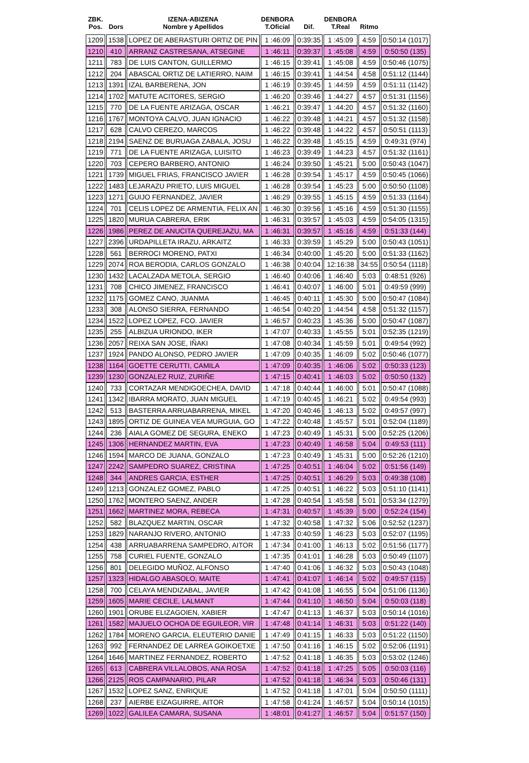| ZBK. Pos. | Dors | IZENA-ABIZENA Nombre y Apellidos | DENBORA T.Oficial | Dif. | DENBORA T.Real | Ritmo | |
| --- | --- | --- | --- | --- | --- | --- | --- |
| 1209 | 1538 | LOPEZ DE ABERASTURI ORTIZ DE PIN | 1 :46:09 | 0:39:35 | 1 :45:09 | 4:59 | 0:50:14 (1017) |
| 1210 | 410 | ARRANZ CASTRESANA, ATSEGINE | 1 :46:11 | 0:39:37 | 1 :45:08 | 4:59 | 0:50:50 (135) |
| 1211 | 783 | DE LUIS CANTON, GUILLERMO | 1 :46:15 | 0:39:41 | 1 :45:08 | 4:59 | 0:50:46 (1075) |
| 1212 | 204 | ABASCAL ORTIZ DE LATIERRO, NAIM | 1 :46:15 | 0:39:41 | 1 :44:54 | 4:58 | 0:51:12 (1144) |
| 1213 | 1391 | IZAL BARBERENA, JON | 1 :46:19 | 0:39:45 | 1 :44:59 | 4:59 | 0:51:11 (1142) |
| 1214 | 1702 | MATUTE ACITORES, SERGIO | 1 :46:20 | 0:39:46 | 1 :44:27 | 4:57 | 0:51:31 (1156) |
| 1215 | 770 | DE LA FUENTE ARIZAGA, OSCAR | 1 :46:21 | 0:39:47 | 1 :44:20 | 4:57 | 0:51:32 (1160) |
| 1216 | 1767 | MONTOYA CALVO, JUAN IGNACIO | 1 :46:22 | 0:39:48 | 1 :44:21 | 4:57 | 0:51:32 (1158) |
| 1217 | 628 | CALVO CEREZO, MARCOS | 1 :46:22 | 0:39:48 | 1 :44:22 | 4:57 | 0:50:51 (1113) |
| 1218 | 2194 | SAENZ DE BURUAGA ZABALA, JOSU | 1 :46:22 | 0:39:48 | 1 :45:15 | 4:59 | 0:49:31 (974) |
| 1219 | 771 | DE LA FUENTE ARIZAGA, LUISITO | 1 :46:23 | 0:39:49 | 1 :44:23 | 4:57 | 0:51:32 (1161) |
| 1220 | 703 | CEPERO BARBERO, ANTONIO | 1 :46:24 | 0:39:50 | 1 :45:21 | 5:00 | 0:50:43 (1047) |
| 1221 | 1739 | MIGUEL FRIAS, FRANCISCO JAVIER | 1 :46:28 | 0:39:54 | 1 :45:17 | 4:59 | 0:50:45 (1066) |
| 1222 | 1483 | LEJARAZU PRIETO, LUIS MIGUEL | 1 :46:28 | 0:39:54 | 1 :45:23 | 5:00 | 0:50:50 (1108) |
| 1223 | 1271 | GUIJO FERNANDEZ, JAVIER | 1 :46:29 | 0:39:55 | 1 :45:15 | 4:59 | 0:51:33 (1164) |
| 1224 | 701 | CELIS LOPEZ DE ARMENTIA, FELIX AN | 1 :46:30 | 0:39:56 | 1 :45:16 | 4:59 | 0:51:30 (1155) |
| 1225 | 1820 | MURUA CABRERA, ERIK | 1 :46:31 | 0:39:57 | 1 :45:03 | 4:59 | 0:54:05 (1315) |
| 1226 | 1986 | PEREZ DE ANUCITA QUEREJAZU, MA | 1 :46:31 | 0:39:57 | 1 :45:16 | 4:59 | 0:51:33 (144) |
| 1227 | 2396 | URDAPILLETA IRAZU, ARKAITZ | 1 :46:33 | 0:39:59 | 1 :45:29 | 5:00 | 0:50:43 (1051) |
| 1228 | 561 | BERROCI MORENO, PATXI | 1 :46:34 | 0:40:00 | 1 :45:20 | 5:00 | 0:51:33 (1162) |
| 1229 | 2074 | ROA BERODIA, CARLOS GONZALO | 1 :46:38 | 0:40:04 | 12:16:38 | 34:55 | 0:50:54 (1118) |
| 1230 | 1432 | LACALZADA METOLA, SERGIO | 1 :46:40 | 0:40:06 | 1 :46:40 | 5:03 | 0:48:51 (926) |
| 1231 | 708 | CHICO JIMENEZ, FRANCISCO | 1 :46:41 | 0:40:07 | 1 :46:00 | 5:01 | 0:49:59 (999) |
| 1232 | 1175 | GOMEZ CANO, JUANMA | 1 :46:45 | 0:40:11 | 1 :45:30 | 5:00 | 0:50:47 (1084) |
| 1233 | 308 | ALONSO SIERRA, FERNANDO | 1 :46:54 | 0:40:20 | 1 :44:54 | 4:58 | 0:51:32 (1157) |
| 1234 | 1522 | LOPEZ LOPEZ, FCO. JAVIER | 1 :46:57 | 0:40:23 | 1 :45:36 | 5:00 | 0:50:47 (1087) |
| 1235 | 255 | ALBIZUA URIONDO, IKER | 1 :47:07 | 0:40:33 | 1 :45:55 | 5:01 | 0:52:35 (1219) |
| 1236 | 2057 | REIXA SAN JOSE, IÑAKI | 1 :47:08 | 0:40:34 | 1 :45:59 | 5:01 | 0:49:54 (992) |
| 1237 | 1924 | PANDO ALONSO, PEDRO JAVIER | 1 :47:09 | 0:40:35 | 1 :46:09 | 5:02 | 0:50:46 (1077) |
| 1238 | 1164 | GOETTE CERUTTI, CAMILA | 1 :47:09 | 0:40:35 | 1 :46:06 | 5:02 | 0:50:33 (123) |
| 1239 | 1230 | GONZALEZ RUIZ, ZURIÑE | 1 :47:15 | 0:40:41 | 1 :46:03 | 5:02 | 0:50:50 (132) |
| 1240 | 733 | CORTAZAR MENDIGOECHEA, DAVID | 1 :47:18 | 0:40:44 | 1 :46:00 | 5:01 | 0:50:47 (1088) |
| 1241 | 1342 | IBARRA MORATO, JUAN MIGUEL | 1 :47:19 | 0:40:45 | 1 :46:21 | 5:02 | 0:49:54 (993) |
| 1242 | 513 | BASTERRA ARRUABARRENA, MIKEL | 1 :47:20 | 0:40:46 | 1 :46:13 | 5:02 | 0:49:57 (997) |
| 1243 | 1895 | ORTIZ DE GUINEA VEA MURGUIA, GO | 1 :47:22 | 0:40:48 | 1 :45:57 | 5:01 | 0:52:04 (1189) |
| 1244 | 236 | AIALA GOMEZ DE SEGURA, ENEKO | 1 :47:23 | 0:40:49 | 1 :45:31 | 5:00 | 0:52:25 (1206) |
| 1245 | 1306 | HERNANDEZ MARTIN, EVA | 1 :47:23 | 0:40:49 | 1 :46:58 | 5:04 | 0:49:53 (111) |
| 1246 | 1594 | MARCO DE JUANA, GONZALO | 1 :47:23 | 0:40:49 | 1 :45:31 | 5:00 | 0:52:26 (1210) |
| 1247 | 2242 | SAMPEDRO SUAREZ, CRISTINA | 1 :47:25 | 0:40:51 | 1 :46:04 | 5:02 | 0:51:56 (149) |
| 1248 | 344 | ANDRES GARCIA, ESTHER | 1 :47:25 | 0:40:51 | 1 :46:29 | 5:03 | 0:49:38 (108) |
| 1249 | 1213 | GONZALEZ GOMEZ, PABLO | 1 :47:25 | 0:40:51 | 1 :46:22 | 5:03 | 0:51:10 (1141) |
| 1250 | 1762 | MONTERO SAENZ, ANDER | 1 :47:28 | 0:40:54 | 1 :45:58 | 5:01 | 0:53:34 (1279) |
| 1251 | 1662 | MARTINEZ MORA, REBECA | 1 :47:31 | 0:40:57 | 1 :45:39 | 5:00 | 0:52:24 (154) |
| 1252 | 582 | BLAZQUEZ MARTIN, OSCAR | 1 :47:32 | 0:40:58 | 1 :47:32 | 5:06 | 0:52:52 (1237) |
| 1253 | 1829 | NARANJO RIVERO, ANTONIO | 1 :47:33 | 0:40:59 | 1 :46:23 | 5:03 | 0:52:07 (1195) |
| 1254 | 438 | ARRUABARRENA SAMPEDRO, AITOR | 1 :47:34 | 0:41:00 | 1 :46:13 | 5:02 | 0:51:56 (1177) |
| 1255 | 758 | CURIEL FUENTE, GONZALO | 1 :47:35 | 0:41:01 | 1 :46:28 | 5:03 | 0:50:49 (1107) |
| 1256 | 801 | DELEGIDO MUÑOZ, ALFONSO | 1 :47:40 | 0:41:06 | 1 :46:32 | 5:03 | 0:50:43 (1048) |
| 1257 | 1323 | HIDALGO ABASOLO, MAITE | 1 :47:41 | 0:41:07 | 1 :46:14 | 5:02 | 0:49:57 (115) |
| 1258 | 700 | CELAYA MENDIZABAL, JAVIER | 1 :47:42 | 0:41:08 | 1 :46:55 | 5:04 | 0:51:06 (1136) |
| 1259 | 1605 | MARIE CECILE, LALMANT | 1 :47:44 | 0:41:10 | 1 :46:50 | 5:04 | 0:50:03 (118) |
| 1260 | 1901 | ORUBE ELIZAGOIEN, XABIER | 1 :47:47 | 0:41:13 | 1 :46:37 | 5:03 | 0:50:14 (1016) |
| 1261 | 1582 | MAJUELO OCHOA DE EGUILEOR, VIR | 1 :47:48 | 0:41:14 | 1 :46:31 | 5:03 | 0:51:22 (140) |
| 1262 | 1784 | MORENO GARCIA, ELEUTERIO DANIE | 1 :47:49 | 0:41:15 | 1 :46:33 | 5:03 | 0:51:22 (1150) |
| 1263 | 992 | FERNANDEZ DE LARREA GOIKOETXE | 1 :47:50 | 0:41:16 | 1 :46:15 | 5:02 | 0:52:06 (1191) |
| 1264 | 1646 | MARTINEZ FERNANDEZ, ROBERTO | 1 :47:52 | 0:41:18 | 1 :46:35 | 5:03 | 0:53:02 (1246) |
| 1265 | 613 | CABRERA VILLALOBOS, ANA ROSA | 1 :47:52 | 0:41:18 | 1 :47:25 | 5:05 | 0:50:03 (116) |
| 1266 | 2125 | ROS CAMPANARIO, PILAR | 1 :47:52 | 0:41:18 | 1 :46:34 | 5:03 | 0:50:46 (131) |
| 1267 | 1532 | LOPEZ SANZ, ENRIQUE | 1 :47:52 | 0:41:18 | 1 :47:01 | 5:04 | 0:50:50 (1111) |
| 1268 | 237 | AIERBE EIZAGUIRRE, AITOR | 1 :47:58 | 0:41:24 | 1 :46:57 | 5:04 | 0:50:14 (1015) |
| 1269 | 1022 | GALILEA CAMARA, SUSANA | 1 :48:01 | 0:41:27 | 1 :46:57 | 5:04 | 0:51:57 (150) |